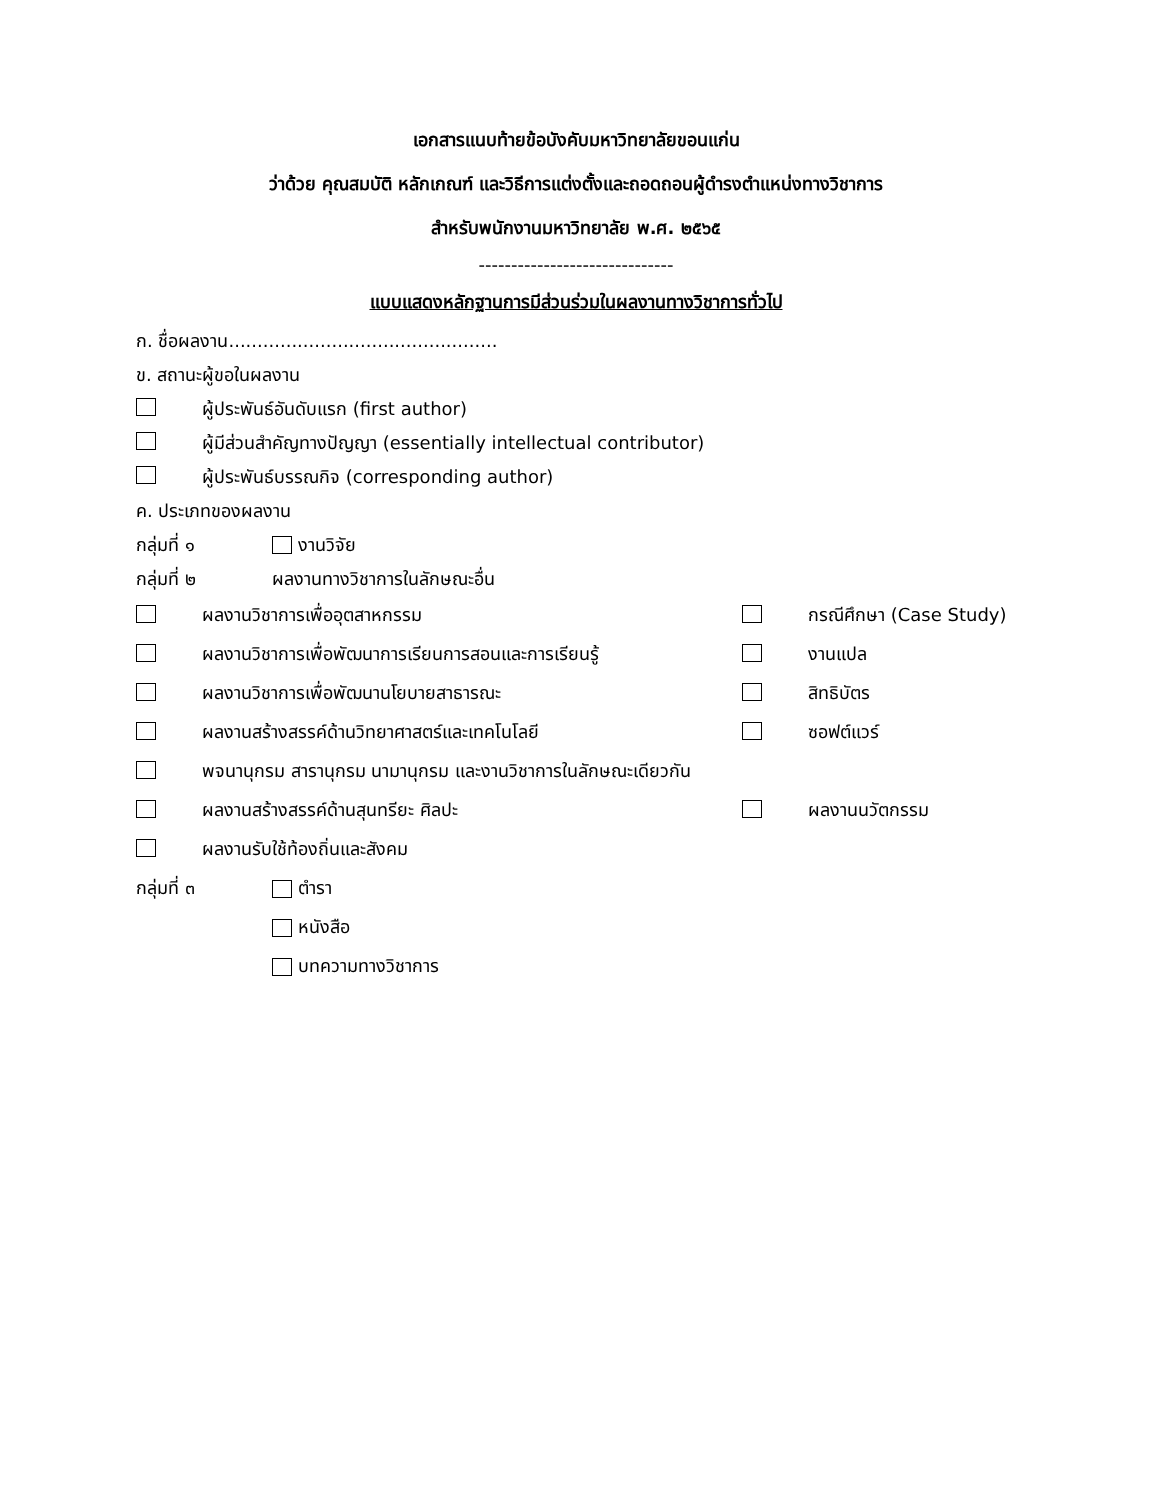เอกสารแนบท้ายข้อบังคับมหาวิทยาลัยขอนแก่น
ว่าด้วย คุณสมบัติ หลักเกณฑ์ และวิธีการแต่งตั้งและถอดถอนผู้ดำรงตำแหน่งทางวิชาการ
สำหรับพนักงานมหาวิทยาลัย พ.ศ. ๒๕๖๕
------------------------------
แบบแสดงหลักฐานการมีส่วนร่วมในผลงานทางวิชาการทั่วไป
ก. ชื่อผลงาน...............................................
ข. สถานะผู้ขอในผลงาน
ผู้ประพันธ์อันดับแรก (first author)
ผู้มีส่วนสำคัญทางปัญญา (essentially intellectual contributor)
ผู้ประพันธ์บรรณกิจ (corresponding author)
ค. ประเภทของผลงาน
กลุ่มที่ ๑ งานวิจัย
กลุ่มที่ ๒ ผลงานทางวิชาการในลักษณะอื่น
ผลงานวิชาการเพื่ออุตสาหกรรม กรณีศึกษา (Case Study)
ผลงานวิชาการเพื่อพัฒนาการเรียนการสอนและการเรียนรู้ งานแปล
ผลงานวิชาการเพื่อพัฒนานโยบายสาธารณะ สิทธิบัตร
ผลงานสร้างสรรค์ด้านวิทยาศาสตร์และเทคโนโลยี ซอฟต์แวร์
พจนานุกรม สารานุกรม นามานุกรม และงานวิชาการในลักษณะเดียวกัน
ผลงานสร้างสรรค์ด้านสุนทรียะ ศิลปะ ผลงานนวัตกรรม
ผลงานรับใช้ท้องถิ่นและสังคม
กลุ่มที่ ๓ ตำรา
หนังสือ
บทความทางวิชาการ